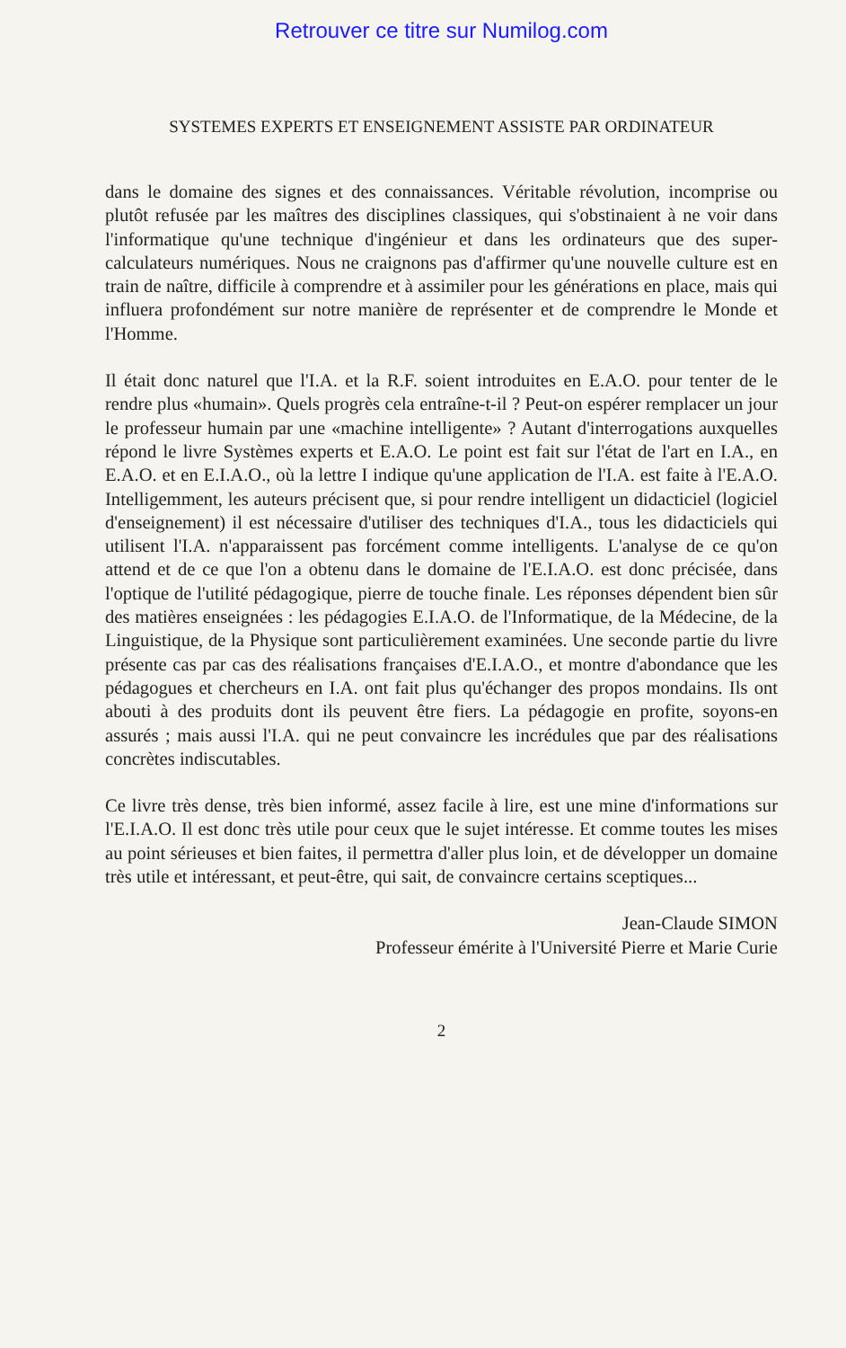Retrouver ce titre sur Numilog.com
SYSTEMES EXPERTS ET ENSEIGNEMENT ASSISTE PAR ORDINATEUR
dans le domaine des signes et des connaissances. Véritable révolution, incomprise ou plutôt refusée par les maîtres des disciplines classiques, qui s'obstinaient à ne voir dans l'informatique qu'une technique d'ingénieur et dans les ordinateurs que des super-calculateurs numériques. Nous ne craignons pas d'affirmer qu'une nouvelle culture est en train de naître, difficile à comprendre et à assimiler pour les générations en place, mais qui influera profondément sur notre manière de représenter et de comprendre le Monde et l'Homme.
Il était donc naturel que l'I.A. et la R.F. soient introduites en E.A.O. pour tenter de le rendre plus «humain». Quels progrès cela entraîne-t-il ? Peut-on espérer remplacer un jour le professeur humain par une «machine intelligente» ? Autant d'interrogations auxquelles répond le livre Systèmes experts et E.A.O. Le point est fait sur l'état de l'art en I.A., en E.A.O. et en E.I.A.O., où la lettre I indique qu'une application de l'I.A. est faite à l'E.A.O. Intelligemment, les auteurs précisent que, si pour rendre intelligent un didacticiel (logiciel d'enseignement) il est nécessaire d'utiliser des techniques d'I.A., tous les didacticiels qui utilisent l'I.A. n'apparaissent pas forcément comme intelligents. L'analyse de ce qu'on attend et de ce que l'on a obtenu dans le domaine de l'E.I.A.O. est donc précisée, dans l'optique de l'utilité pédagogique, pierre de touche finale. Les réponses dépendent bien sûr des matières enseignées : les pédagogies E.I.A.O. de l'Informatique, de la Médecine, de la Linguistique, de la Physique sont particulièrement examinées. Une seconde partie du livre présente cas par cas des réalisations françaises d'E.I.A.O., et montre d'abondance que les pédagogues et chercheurs en I.A. ont fait plus qu'échanger des propos mondains. Ils ont abouti à des produits dont ils peuvent être fiers. La pédagogie en profite, soyons-en assurés ; mais aussi l'I.A. qui ne peut convaincre les incrédules que par des réalisations concrètes indiscutables.
Ce livre très dense, très bien informé, assez facile à lire, est une mine d'informations sur l'E.I.A.O. Il est donc très utile pour ceux que le sujet intéresse. Et comme toutes les mises au point sérieuses et bien faites, il permettra d'aller plus loin, et de développer un domaine très utile et intéressant, et peut-être, qui sait, de convaincre certains sceptiques...
Jean-Claude SIMON
Professeur émérite à l'Université Pierre et Marie Curie
2